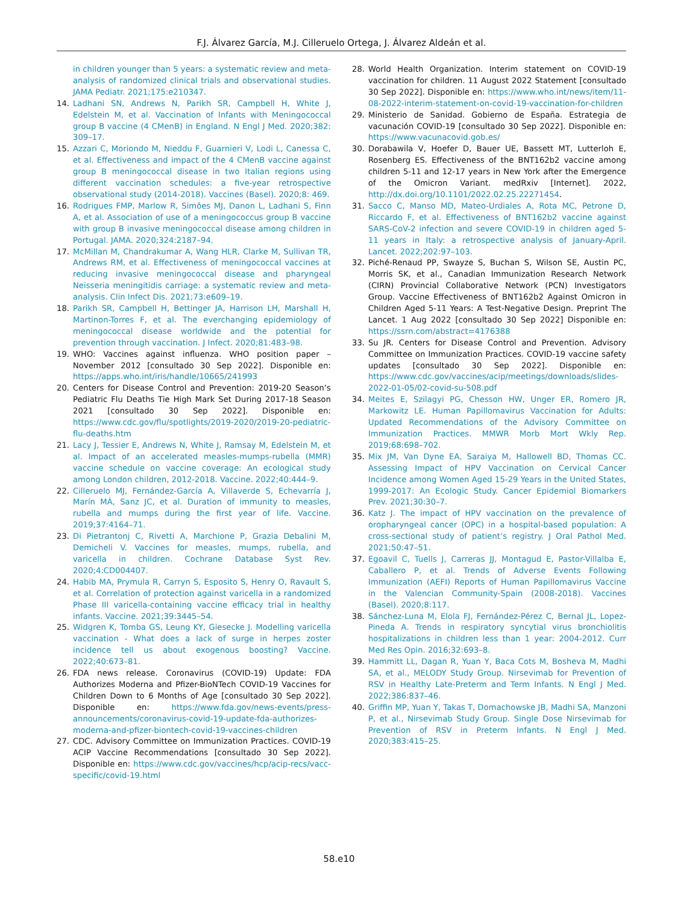F.J. Álvarez García, M.J. Cilleruelo Ortega, J. Álvarez Aldeán et al.
in children younger than 5 years: a systematic review and meta-analysis of randomized clinical trials and observational studies. JAMA Pediatr. 2021;175:e210347.
14. Ladhani SN, Andrews N, Parikh SR, Campbell H, White J, Edelstein M, et al. Vaccination of Infants with Meningococcal group B vaccine (4 CMenB) in England. N Engl J Med. 2020;382: 309–17.
15. Azzari C, Moriondo M, Nieddu F, Guarnieri V, Lodi L, Canessa C, et al. Effectiveness and impact of the 4 CMenB vaccine against group B meningococcal disease in two Italian regions using different vaccination schedules: a five-year retrospective observational study (2014-2018). Vaccines (Basel). 2020;8: 469.
16. Rodrigues FMP, Marlow R, Simões MJ, Danon L, Ladhani S, Finn A, et al. Association of use of a meningococcus group B vaccine with group B invasive meningococcal disease among children in Portugal. JAMA. 2020;324:2187–94.
17. McMillan M, Chandrakumar A, Wang HLR, Clarke M, Sullivan TR, Andrews RM, et al. Effectiveness of meningococcal vaccines at reducing invasive meningococcal disease and pharyngeal Neisseria meningitidis carriage: a systematic review and meta-analysis. Clin Infect Dis. 2021;73:e609–19.
18. Parikh SR, Campbell H, Bettinger JA, Harrison LH, Marshall H, Martinon-Torres F, et al. The everchanging epidemiology of meningococcal disease worldwide and the potential for prevention through vaccination. J Infect. 2020;81:483–98.
19. WHO: Vaccines against influenza. WHO position paper – November 2012 [consultado 30 Sep 2022]. Disponible en: https://apps.who.int/iris/handle/10665/241993
20. Centers for Disease Control and Prevention: 2019-20 Season’s Pediatric Flu Deaths Tie High Mark Set During 2017-18 Season 2021 [consultado 30 Sep 2022]. Disponible en: https://www.cdc.gov/flu/spotlights/2019-2020/2019-20-pediatric-flu-deaths.htm
21. Lacy J, Tessier E, Andrews N, White J, Ramsay M, Edelstein M, et al. Impact of an accelerated measles-mumps-rubella (MMR) vaccine schedule on vaccine coverage: An ecological study among London children, 2012-2018. Vaccine. 2022;40:444–9.
22. Cilleruelo MJ, Fernández-García A, Villaverde S, Echevarría J, Marín MÁ, Sanz JC, et al. Duration of immunity to measles, rubella and mumps during the first year of life. Vaccine. 2019;37:4164–71.
23. Di Pietrantonj C, Rivetti A, Marchione P, Grazia Debalini M, Demicheli V. Vaccines for measles, mumps, rubella, and varicella in children. Cochrane Database Syst Rev. 2020;4:CD004407.
24. Habib MA, Prymula R, Carryn S, Esposito S, Henry O, Ravault S, et al. Correlation of protection against varicella in a randomized Phase III varicella-containing vaccine efficacy trial in healthy infants. Vaccine. 2021;39:3445–54.
25. Widgren K, Tomba GS, Leung KY, Giesecke J. Modelling varicella vaccination - What does a lack of surge in herpes zoster incidence tell us about exogenous boosting? Vaccine. 2022;40:673–81.
26. FDA news release. Coronavirus (COVID-19) Update: FDA Authorizes Moderna and Pfizer-BioNTech COVID-19 Vaccines for Children Down to 6 Months of Age [consultado 30 Sep 2022]. Disponible en: https://www.fda.gov/news-events/press-announcements/coronavirus-covid-19-update-fda-authorizes-moderna-and-pfizer-biontech-covid-19-vaccines-children
27. CDC. Advisory Committee on Immunization Practices. COVID-19 ACIP Vaccine Recommendations [consultado 30 Sep 2022]. Disponible en: https://www.cdc.gov/vaccines/hcp/acip-recs/vacc-specific/covid-19.html
28. World Health Organization. Interim statement on COVID-19 vaccination for children. 11 August 2022 Statement [consultado 30 Sep 2022]. Disponible en: https://www.who.int/news/item/11-08-2022-interim-statement-on-covid-19-vaccination-for-children
29. Ministerio de Sanidad. Gobierno de España. Estrategia de vacunación COVID-19 [consultado 30 Sep 2022]. Disponible en: https://www.vacunacovid.gob.es/
30. Dorabawila V, Hoefer D, Bauer UE, Bassett MT, Lutterloh E, Rosenberg ES. Effectiveness of the BNT162b2 vaccine among children 5-11 and 12-17 years in New York after the Emergence of the Omicron Variant. medRxiv [Internet]. 2022, http://dx.doi.org/10.1101/2022.02.25.22271454.
31. Sacco C, Manso MD, Mateo-Urdiales A, Rota MC, Petrone D, Riccardo F, et al. Effectiveness of BNT162b2 vaccine against SARS-CoV-2 infection and severe COVID-19 in children aged 5-11 years in Italy: a retrospective analysis of January-April. Lancet. 2022;202:97–103.
32. Piché-Renaud PP, Swayze S, Buchan S, Wilson SE, Austin PC, Morris SK, et al., Canadian Immunization Research Network (CIRN) Provincial Collaborative Network (PCN) Investigators Group. Vaccine Effectiveness of BNT162b2 Against Omicron in Children Aged 5-11 Years: A Test-Negative Design. Preprint The Lancet. 1 Aug 2022 [consultado 30 Sep 2022] Disponible en: https://ssrn.com/abstract=4176388
33. Su JR. Centers for Disease Control and Prevention. Advisory Committee on Immunization Practices. COVID-19 vaccine safety updates [consultado 30 Sep 2022]. Disponible en: https://www.cdc.gov/vaccines/acip/meetings/downloads/slides-2022-01-05/02-covid-su-508.pdf
34. Meites E, Szilagyi PG, Chesson HW, Unger ER, Romero JR, Markowitz LE. Human Papillomavirus Vaccination for Adults: Updated Recommendations of the Advisory Committee on Immunization Practices. MMWR Morb Mort Wkly Rep. 2019;68:698–702.
35. Mix JM, Van Dyne EA, Saraiya M, Hallowell BD, Thomas CC. Assessing Impact of HPV Vaccination on Cervical Cancer Incidence among Women Aged 15-29 Years in the United States, 1999-2017: An Ecologic Study. Cancer Epidemiol Biomarkers Prev. 2021;30:30–7.
36. Katz J. The impact of HPV vaccination on the prevalence of oropharyngeal cancer (OPC) in a hospital-based population: A cross-sectional study of patient’s registry. J Oral Pathol Med. 2021;50:47–51.
37. Egoavil C, Tuells J, Carreras JJ, Montagud E, Pastor-Villalba E, Caballero P, et al. Trends of Adverse Events Following Immunization (AEFI) Reports of Human Papillomavirus Vaccine in the Valencian Community-Spain (2008-2018). Vaccines (Basel). 2020;8:117.
38. Sánchez-Luna M, Elola FJ, Fernández-Pérez C, Bernal JL, Lopez-Pineda A. Trends in respiratory syncytial virus bronchiolitis hospitalizations in children less than 1 year: 2004-2012. Curr Med Res Opin. 2016;32:693–8.
39. Hammitt LL, Dagan R, Yuan Y, Baca Cots M, Bosheva M, Madhi SA, et al., MELODY Study Group. Nirsevimab for Prevention of RSV in Healthy Late-Preterm and Term Infants. N Engl J Med. 2022;386:837–46.
40. Griffin MP, Yuan Y, Takas T, Domachowske JB, Madhi SA, Manzoni P, et al., Nirsevimab Study Group. Single Dose Nirsevimab for Prevention of RSV in Preterm Infants. N Engl J Med. 2020;383:415–25.
58.e10